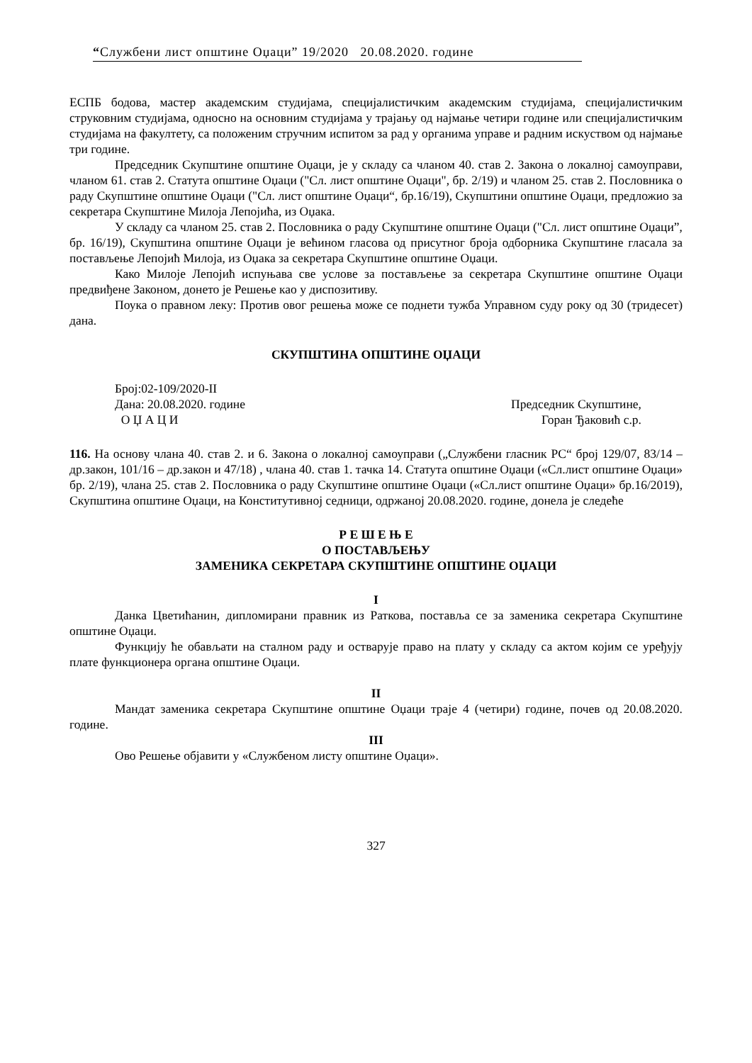“Службени лист општине Оџаци” 19/2020 20.08.2020. године
ЕСПБ бодова, мастер академским студијама, специјалистичким академским студијама, специјалистичким струковним студијама, односно на основним студијама у трајању од најмање четири године или специјалистичким студијама на факултету, са положеним стручним испитом за рад у органима управе и радним искуством од најмање три године.
Председник Скупштине општине Оџаци, је у складу са чланом 40. став 2. Закона о локалној самоуправи, чланом 61. став 2. Статута општине Оџаци ("Сл. лист општине Оџаци", бр. 2/19) и чланом 25. став 2. Пословника о раду Скупштине општине Оџаци ("Сл. лист општине Оџаци“, бр.16/19), Скупштини општине Оџаци, предложио за секретара Скупштине Милоја Лепојића, из Оџака.
У складу са чланом 25. став 2. Пословника о раду Скупштине општине Оџаци ("Сл. лист општине Оџаци”, бр. 16/19), Скупштина општине Оџаци је већином гласова од присутног броја одборника Скупштине гласала за постављење Лепојић Милоја, из Оџака за секретара Скупштине општине Оџаци.
Како Милоје Лепојић испуњава све услове за постављење за секретара Скупштине општине Оџаци предвиђене Законом, донето је Решење као у диспозитиву.
Поука о правном леку: Против овог решења може се поднети тужба Управном суду року од 30 (тридесет) дана.
СКУПШТИНА ОПШТИНЕ ОЏАЦИ
Број:02-109/2020-II
Дана: 20.08.2020. године Председник Скупштине,
О Џ А Ц И Горан Ђаковић с.р.
116. На основу члана 40. став 2. и 6. Закона о локалној самоуправи („Службени гласник РС“ број 129/07, 83/14 – др.закон, 101/16 – др.закон и 47/18) , члана 40. став 1. тачка 14. Статута општине Оџаци («Сл.лист општине Оџаци» бр. 2/19), члана 25. став 2. Пословника о раду Скупштине општине Оџаци («Сл.лист општине Оџаци» бр.16/2019), Скупштина општине Оџаци, на Конститутивној седници, одржаној 20.08.2020. године, донела је следеће
Р Е Ш Е Њ Е
О ПОСТАВЉЕЊУ
ЗАМЕНИКА СЕКРЕТАРА СКУПШТИНЕ ОПШТИНЕ ОЏАЦИ
I
Данка Цветићанин, дипломирани правник из Раткова, поставља се за заменика секретара Скупштине општине Оџаци.
Функцију ће обављати на сталном раду и остварује право на плату у складу са актом којим се уређују плате функционера органа општине Оџаци.
II
Мандат заменика секретара Скупштине општине Оџаци траје 4 (четири) године, почев од 20.08.2020. године.
III
Ово Решење објавити у «Службеном листу општине Оџаци».
327